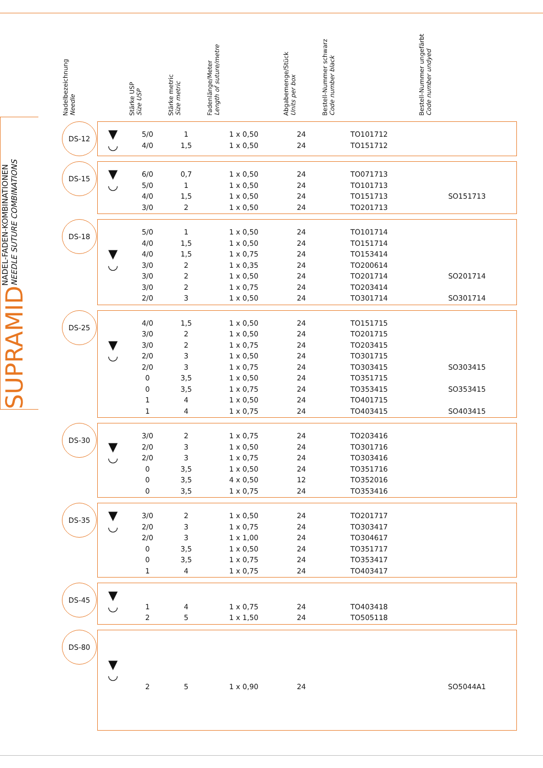SUPRAMID
NADEL-FADEN-KOMBINATIONEN
NEEDLE SUTURE COMBINATIONS
| Nadelbezeichnung Needle | | Stärke USP Size USP | Stärke metric Size metric | Fadenlänge/Meter Length of suture/metre | Abgabemenge/Stück Units per box | Bestell-Nummer schwarz Code number black | Bestell-Nummer ungefärbt Code number undyed |
| --- | --- | --- | --- | --- | --- | --- | --- |
| DS-12 | ▼ ◡ | 5/0 4/0 | 1 1,5 | 1 x 0,50 1 x 0,50 | 24 24 | TO101712 TO151712 | |
| DS-15 | ▼ ◡ | 6/0 5/0 4/0 3/0 | 0,7 1 1,5 2 | 1 x 0,50 1 x 0,50 1 x 0,50 1 x 0,50 | 24 24 24 24 | TO071713 TO101713 TO151713 TO201713 | SO151713 |
| DS-18 | ▼ ◡ | 5/0 4/0 4/0 3/0 3/0 3/0 2/0 | 1 1,5 1,5 2 2 2 3 | 1 x 0,50 1 x 0,50 1 x 0,75 1 x 0,35 1 x 0,50 1 x 0,75 1 x 0,50 | 24 24 24 24 24 24 24 | TO101714 TO151714 TO153414 TO200614 TO201714 TO203414 TO301714 | SO201714 SO301714 |
| DS-25 | ▼ ◡ | 4/0 3/0 3/0 2/0 2/0 0 0 1 1 | 1,5 2 2 3 3 3,5 3,5 4 4 | 1 x 0,50 1 x 0,50 1 x 0,75 1 x 0,50 1 x 0,75 1 x 0,50 1 x 0,75 1 x 0,50 1 x 0,75 | 24 24 24 24 24 24 24 24 24 | TO151715 TO201715 TO203415 TO301715 TO303415 TO351715 TO353415 TO401715 TO403415 | SO303415 SO353415 SO403415 |
| DS-30 | ▼ ◡ | 3/0 2/0 2/0 0 0 0 | 2 3 3 3,5 3,5 3,5 | 1 x 0,75 1 x 0,50 1 x 0,75 1 x 0,50 4 x 0,50 1 x 0,75 | 24 24 24 24 12 24 | TO203416 TO301716 TO303416 TO351716 TO352016 TO353416 | |
| DS-35 | ▼ ◡ | 3/0 2/0 2/0 0 0 1 | 2 3 3 3,5 3,5 4 | 1 x 0,50 1 x 0,75 1 x 1,00 1 x 0,50 1 x 0,75 1 x 0,75 | 24 24 24 24 24 24 | TO201717 TO303417 TO304617 TO351717 TO353417 TO403417 | |
| DS-45 | ▼ ◡ | 1 2 | 4 5 | 1 x 0,75 1 x 1,50 | 24 24 | TO403418 TO505118 | |
| DS-80 | ▼ ◡ | 2 | 5 | 1 x 0,90 | 24 | | SO5044A1 |